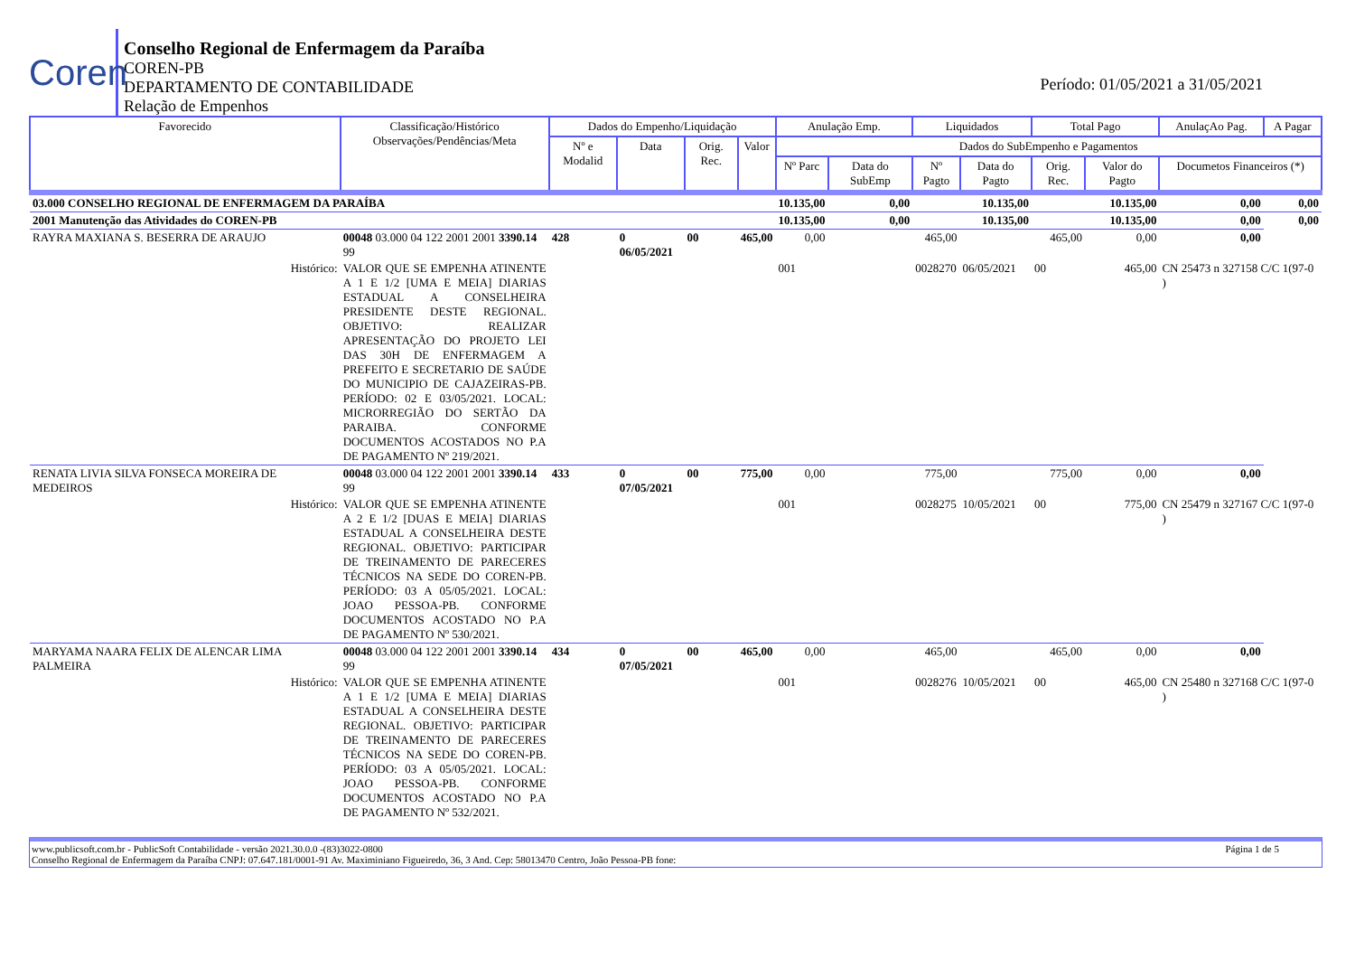Coren
Conselho Regional de Enfermagem da Paraíba
COREN-PB
DEPARTAMENTO DE CONTABILIDADE
Relação de Empenhos
Período: 01/05/2021 a 31/05/2021
| Favorecido | Classificação/Histórico Observações/Pendências/Meta | Dados do Empenho/Liquidação | | | | Anulação Emp. | | Liquidados | | Total Pago | | AnulaçAo Pag. | A Pagar |
| --- | --- | --- | --- | --- | --- | --- | --- | --- | --- | --- | --- | --- | --- |
| | | Nº e Modalid | Data | Orig. Rec. | Valor | Dados do SubEmpenho e Pagamentos | | | | | | | |
| | | | | | | Nº Parc | Data do SubEmp | Nº Pagto | Data do Pagto | Orig. Rec. | Valor do Pagto | Documetos Financeiros (*) | |
| 03.000 CONSELHO REGIONAL DE ENFERMAGEM DA PARAÍBA | | | | | | 10.135,00 | 0,00 | 10.135,00 | | 10.135,00 | | 0,00 | 0,00 |
| 2001 Manutenção das Atividades do COREN-PB | | | | | | 10.135,00 | 0,00 | 10.135,00 | | 10.135,00 | | 0,00 | 0,00 |
| RAYRA MAXIANA S. BESERRA DE ARAUJO | 00048 03.000 04 122 2001 2001 3390.14 99 | 428 | 0 06/05/2021 | 00 | 465,00 | 0,00 | 465,00 | | 465,00 | | 0,00 | 0,00 | |
| Histórico: | VALOR QUE SE EMPENHA ATINENTE A 1 E 1/2 [UMA E MEIA] DIARIAS ESTADUAL A CONSELHEIRA PRESIDENTE DESTE REGIONAL. OBJETIVO: REALIZAR APRESENTAÇÃO DO PROJETO LEI DAS 30H DE ENFERMAGEM A PREFEITO E SECRETARIO DE SAÚDE DO MUNICIPIO DE CAJAZEIRAS-PB. PERÍODO: 02 E 03/05/2021. LOCAL: MICRORREGIÃO DO SERTÃO DA PARAIBA. CONFORME DOCUMENTOS ACOSTADOS NO P.A DE PAGAMENTO Nº 219/2021. | | | | | 001 | | 0028270 | 06/05/2021 | 00 | 465,00 | CN 25473 n 327158 C/C 1(97-0 ) | |
| RENATA LIVIA SILVA FONSECA MOREIRA DE MEDEIROS | 00048 03.000 04 122 2001 2001 3390.14 99 | 433 | 0 07/05/2021 | 00 | 775,00 | 0,00 | 775,00 | | 775,00 | | 0,00 | 0,00 | |
| Histórico: | VALOR QUE SE EMPENHA ATINENTE A 2 E 1/2 [DUAS E MEIA] DIARIAS ESTADUAL A CONSELHEIRA DESTE REGIONAL. OBJETIVO: PARTICIPAR DE TREINAMENTO DE PARECERES TÉCNICOS NA SEDE DO COREN-PB. PERÍODO: 03 A 05/05/2021. LOCAL: JOAO PESSOA-PB. CONFORME DOCUMENTOS ACOSTADO NO P.A DE PAGAMENTO Nº 530/2021. | | | | | 001 | | 0028275 | 10/05/2021 | 00 | 775,00 | CN 25479 n 327167 C/C 1(97-0 ) | |
| MARYAMA NAARA FELIX DE ALENCAR LIMA PALMEIRA | 00048 03.000 04 122 2001 2001 3390.14 99 | 434 | 0 07/05/2021 | 00 | 465,00 | 0,00 | 465,00 | | 465,00 | | 0,00 | 0,00 | |
| Histórico: | VALOR QUE SE EMPENHA ATINENTE A 1 E 1/2 [UMA E MEIA] DIARIAS ESTADUAL A CONSELHEIRA DESTE REGIONAL. OBJETIVO: PARTICIPAR DE TREINAMENTO DE PARECERES TÉCNICOS NA SEDE DO COREN-PB. PERÍODO: 03 A 05/05/2021. LOCAL: JOAO PESSOA-PB. CONFORME DOCUMENTOS ACOSTADO NO P.A DE PAGAMENTO Nº 532/2021. | | | | | 001 | | 0028276 | 10/05/2021 | 00 | 465,00 | CN 25480 n 327168 C/C 1(97-0 ) | |
www.publicsoft.com.br - PublicSoft Contabilidade - versão 2021.30.0.0 -(83)3022-0800 Página 1 de 5
Conselho Regional de Enfermagem da Paraíba CNPJ: 07.647.181/0001-91 Av. Maximiniano Figueiredo, 36, 3 And. Cep: 58013470 Centro, João Pessoa-PB fone: